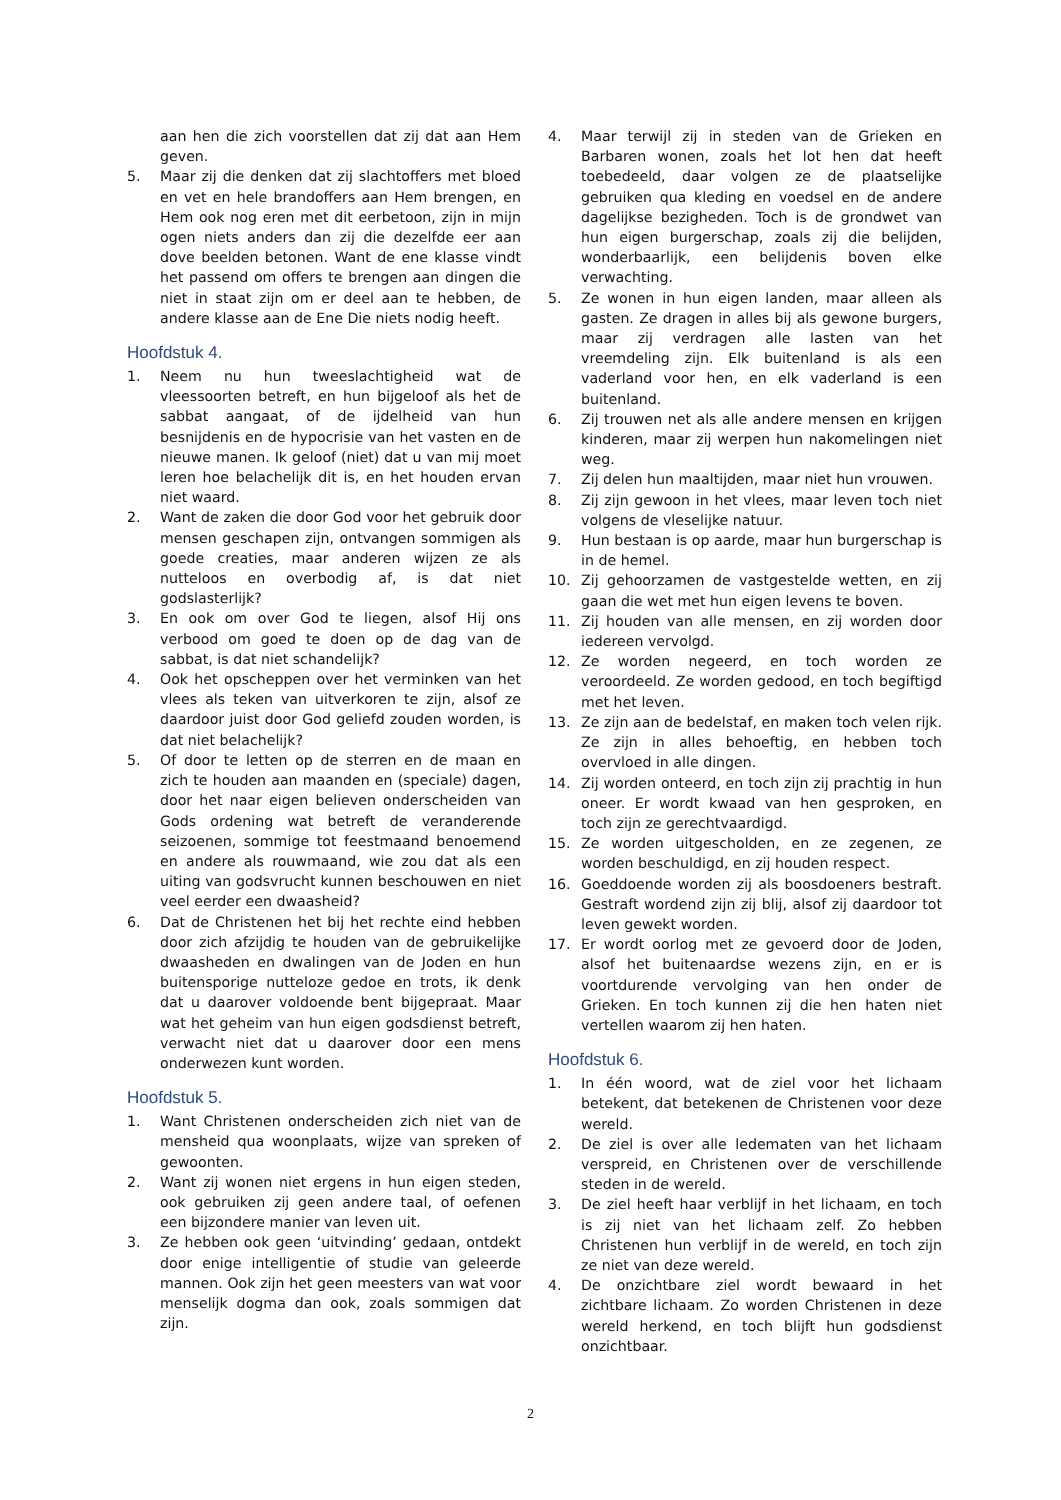aan hen die zich voorstellen dat zij dat aan Hem geven.
5. Maar zij die denken dat zij slachtoffers met bloed en vet en hele brandoffers aan Hem brengen, en Hem ook nog eren met dit eerbetoon, zijn in mijn ogen niets anders dan zij die dezelfde eer aan dove beelden betonen. Want de ene klasse vindt het passend om offers te brengen aan dingen die niet in staat zijn om er deel aan te hebben, de andere klasse aan de Ene Die niets nodig heeft.
Hoofdstuk 4.
1. Neem nu hun tweeslachtigheid wat de vleessoorten betreft, en hun bijgeloof als het de sabbat aangaat, of de ijdelheid van hun besnijdenis en de hypocrisie van het vasten en de nieuwe manen. Ik geloof (niet) dat u van mij moet leren hoe belachelijk dit is, en het houden ervan niet waard.
2. Want de zaken die door God voor het gebruik door mensen geschapen zijn, ontvangen sommigen als goede creaties, maar anderen wijzen ze als nutteloos en overbodig af, is dat niet godslasterlijk?
3. En ook om over God te liegen, alsof Hij ons verbood om goed te doen op de dag van de sabbat, is dat niet schandelijk?
4. Ook het opscheppen over het verminken van het vlees als teken van uitverkoren te zijn, alsof ze daardoor juist door God geliefd zouden worden, is dat niet belachelijk?
5. Of door te letten op de sterren en de maan en zich te houden aan maanden en (speciale) dagen, door het naar eigen believen onderscheiden van Gods ordening wat betreft de veranderende seizoenen, sommige tot feestmaand benoemend en andere als rouwmaand, wie zou dat als een uiting van godsvrucht kunnen beschouwen en niet veel eerder een dwaasheid?
6. Dat de Christenen het bij het rechte eind hebben door zich afzijdig te houden van de gebruikelijke dwaasheden en dwalingen van de Joden en hun buitensporige nutteloze gedoe en trots, ik denk dat u daarover voldoende bent bijgepraat. Maar wat het geheim van hun eigen godsdienst betreft, verwacht niet dat u daarover door een mens onderwezen kunt worden.
Hoofdstuk 5.
1. Want Christenen onderscheiden zich niet van de mensheid qua woonplaats, wijze van spreken of gewoonten.
2. Want zij wonen niet ergens in hun eigen steden, ook gebruiken zij geen andere taal, of oefenen een bijzondere manier van leven uit.
3. Ze hebben ook geen ‘uitvinding’ gedaan, ontdekt door enige intelligentie of studie van geleerde mannen. Ook zijn het geen meesters van wat voor menselijk dogma dan ook, zoals sommigen dat zijn.
4. Maar terwijl zij in steden van de Grieken en Barbaren wonen, zoals het lot hen dat heeft toebedeeld, daar volgen ze de plaatselijke gebruiken qua kleding en voedsel en de andere dagelijkse bezigheden. Toch is de grondwet van hun eigen burgerschap, zoals zij die belijden, wonderbaarlijk, een belijdenis boven elke verwachting.
5. Ze wonen in hun eigen landen, maar alleen als gasten. Ze dragen in alles bij als gewone burgers, maar zij verdragen alle lasten van het vreemdeling zijn. Elk buitenland is als een vaderland voor hen, en elk vaderland is een buitenland.
6. Zij trouwen net als alle andere mensen en krijgen kinderen, maar zij werpen hun nakomelingen niet weg.
7. Zij delen hun maaltijden, maar niet hun vrouwen.
8. Zij zijn gewoon in het vlees, maar leven toch niet volgens de vleselijke natuur.
9. Hun bestaan is op aarde, maar hun burgerschap is in de hemel.
10. Zij gehoorzamen de vastgestelde wetten, en zij gaan die wet met hun eigen levens te boven.
11. Zij houden van alle mensen, en zij worden door iedereen vervolgd.
12. Ze worden negeerd, en toch worden ze veroordeeld. Ze worden gedood, en toch begiftigd met het leven.
13. Ze zijn aan de bedelstaf, en maken toch velen rijk. Ze zijn in alles behoeftig, en hebben toch overvloed in alle dingen.
14. Zij worden onteerd, en toch zijn zij prachtig in hun oneer. Er wordt kwaad van hen gesproken, en toch zijn ze gerechtvaardigd.
15. Ze worden uitgescholden, en ze zegenen, ze worden beschuldigd, en zij houden respect.
16. Goeddoende worden zij als boosdoeners bestraft. Gestraft wordend zijn zij blij, alsof zij daardoor tot leven gewekt worden.
17. Er wordt oorlog met ze gevoerd door de Joden, alsof het buitenaardse wezens zijn, en er is voortdurende vervolging van hen onder de Grieken. En toch kunnen zij die hen haten niet vertellen waarom zij hen haten.
Hoofdstuk 6.
1. In één woord, wat de ziel voor het lichaam betekent, dat betekenen de Christenen voor deze wereld.
2. De ziel is over alle ledematen van het lichaam verspreid, en Christenen over de verschillende steden in de wereld.
3. De ziel heeft haar verblijf in het lichaam, en toch is zij niet van het lichaam zelf. Zo hebben Christenen hun verblijf in de wereld, en toch zijn ze niet van deze wereld.
4. De onzichtbare ziel wordt bewaard in het zichtbare lichaam. Zo worden Christenen in deze wereld herkend, en toch blijft hun godsdienst onzichtbaar.
2